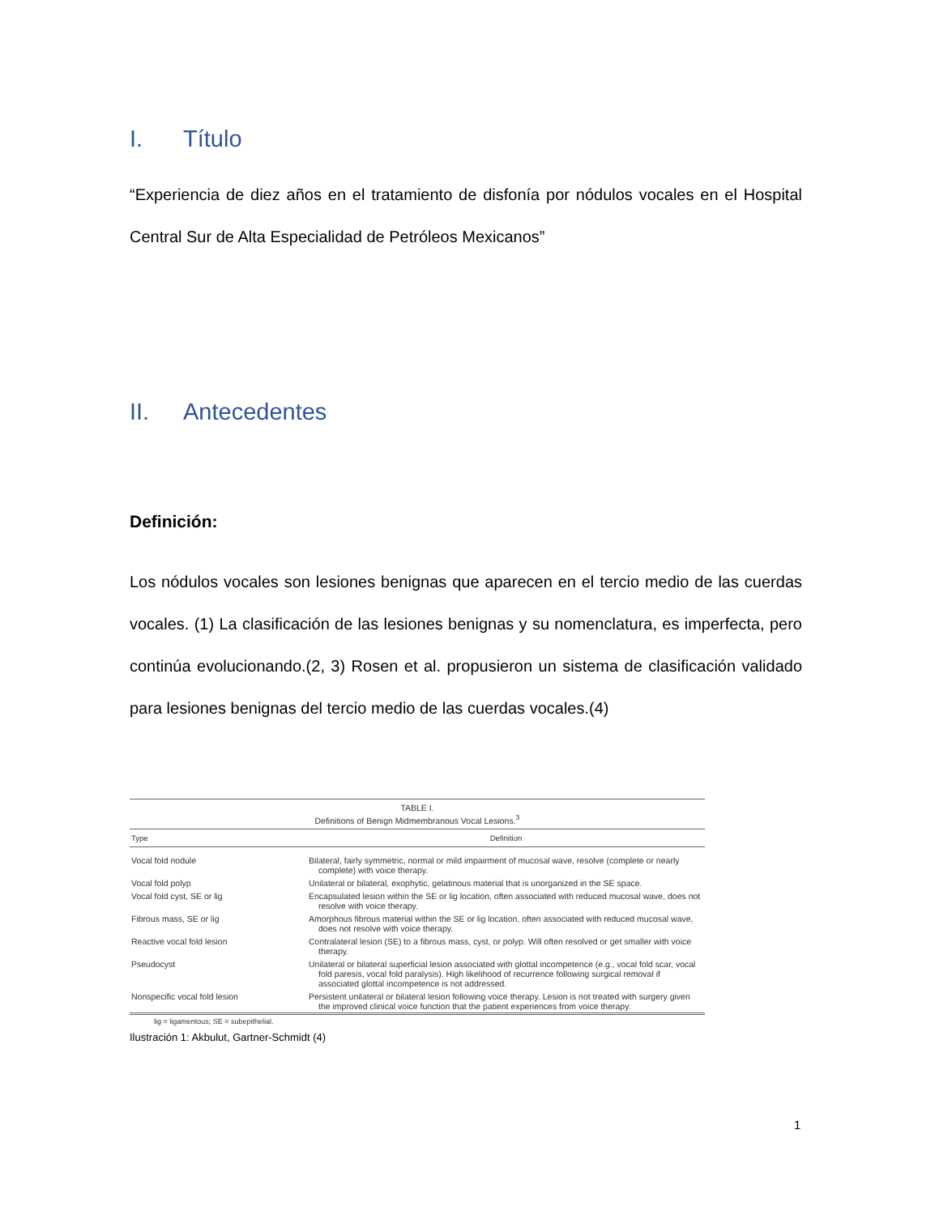I. Título
“Experiencia de diez años en el tratamiento de disfonía por nódulos vocales en el Hospital Central Sur de Alta Especialidad de Petróleos Mexicanos”
II. Antecedentes
Definición:
Los nódulos vocales son lesiones benignas que aparecen en el tercio medio de las cuerdas vocales. (1) La clasificación de las lesiones benignas y su nomenclatura, es imperfecta, pero continúa evolucionando.(2, 3) Rosen et al. propusieron un sistema de clasificación validado para lesiones benignas del tercio medio de las cuerdas vocales.(4)
| TABLE I. Definitions of Benign Midmembranous Vocal Lesions.<sup>3</sup> | |
| Type | Definition |
| Vocal fold nodule | Bilateral, fairly symmetric, normal or mild impairment of mucosal wave, resolve (complete or nearly complete) with voice therapy. |
| Vocal fold polyp | Unilateral or bilateral, exophytic, gelatinous material that is unorganized in the SE space. |
| Vocal fold cyst, SE or lig | Encapsulated lesion within the SE or lig location, often associated with reduced mucosal wave, does not resolve with voice therapy. |
| Fibrous mass, SE or lig | Amorphous fibrous material within the SE or lig location, often associated with reduced mucosal wave, does not resolve with voice therapy. |
| Reactive vocal fold lesion | Contralateral lesion (SE) to a fibrous mass, cyst, or polyp. Will often resolved or get smaller with voice therapy. |
| Pseudocyst | Unilateral or bilateral superficial lesion associated with glottal incompetence (e.g., vocal fold scar, vocal fold paresis, vocal fold paralysis). High likelihood of recurrence following surgical removal if associated glottal incompetence is not addressed. |
| Nonspecific vocal fold lesion | Persistent unilateral or bilateral lesion following voice therapy. Lesion is not treated with surgery given the improved clinical voice function that the patient experiences from voice therapy. |
| lig = ligamentous; SE = subepithelial. | |
Ilustración 1: Akbulut, Gartner-Schmidt (4)
1